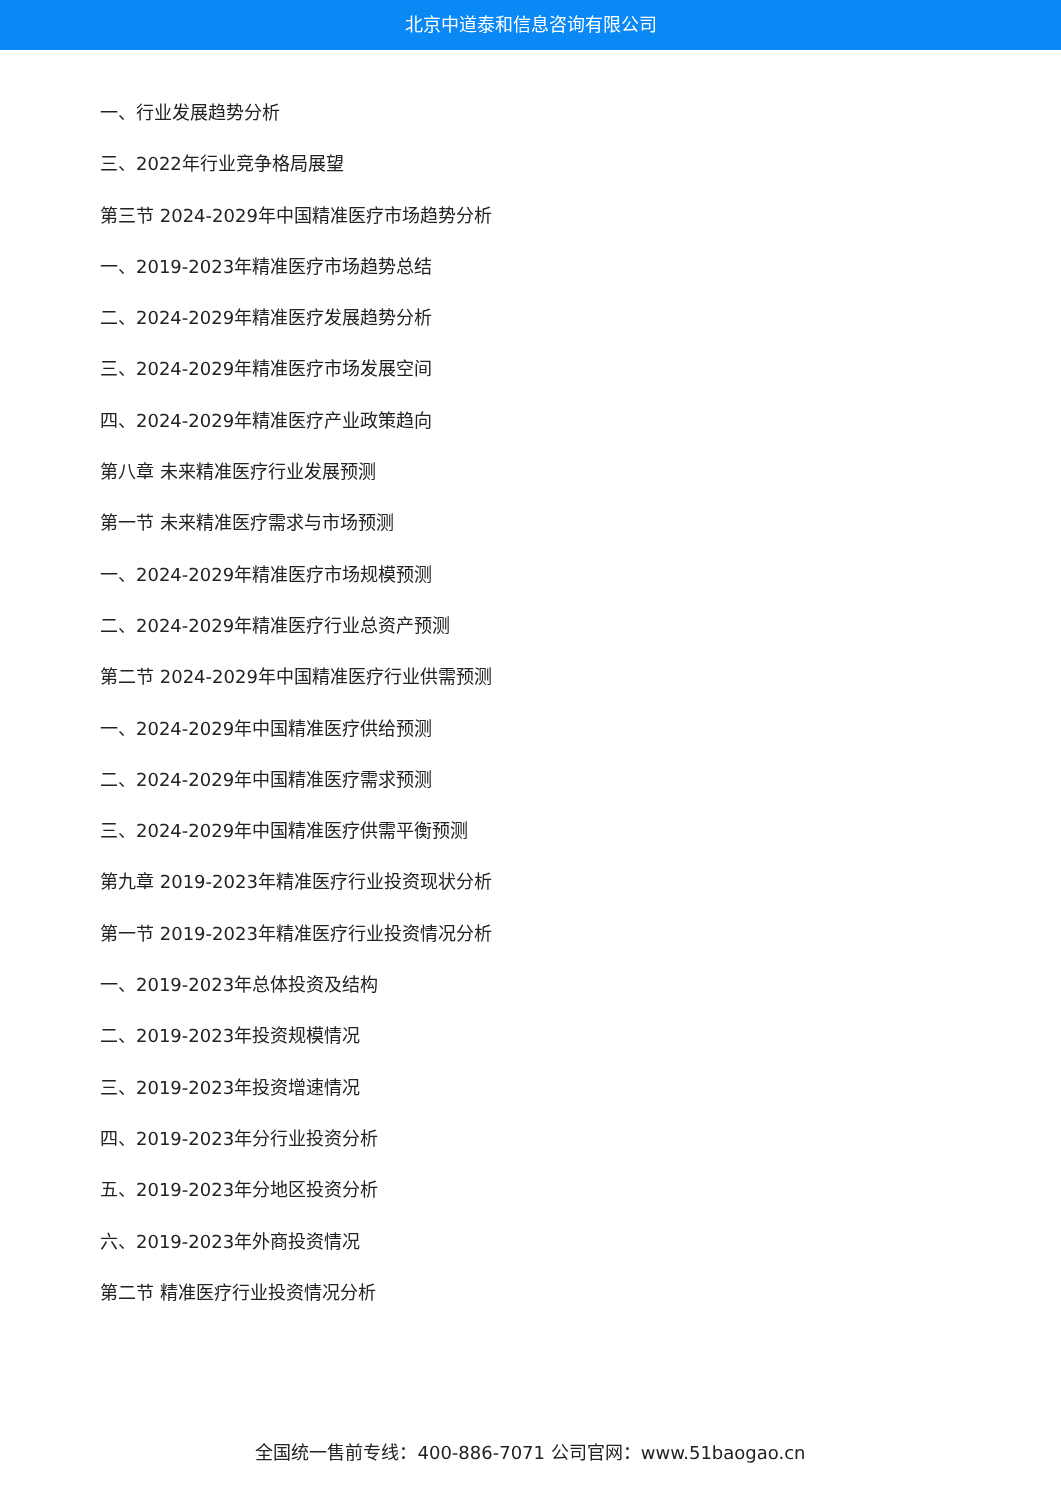北京中道泰和信息咨询有限公司
一、行业发展趋势分析
三、2022年行业竞争格局展望
第三节 2024-2029年中国精准医疗市场趋势分析
一、2019-2023年精准医疗市场趋势总结
二、2024-2029年精准医疗发展趋势分析
三、2024-2029年精准医疗市场发展空间
四、2024-2029年精准医疗产业政策趋向
第八章 未来精准医疗行业发展预测
第一节 未来精准医疗需求与市场预测
一、2024-2029年精准医疗市场规模预测
二、2024-2029年精准医疗行业总资产预测
第二节 2024-2029年中国精准医疗行业供需预测
一、2024-2029年中国精准医疗供给预测
二、2024-2029年中国精准医疗需求预测
三、2024-2029年中国精准医疗供需平衡预测
第九章 2019-2023年精准医疗行业投资现状分析
第一节 2019-2023年精准医疗行业投资情况分析
一、2019-2023年总体投资及结构
二、2019-2023年投资规模情况
三、2019-2023年投资增速情况
四、2019-2023年分行业投资分析
五、2019-2023年分地区投资分析
六、2019-2023年外商投资情况
第二节 精准医疗行业投资情况分析
全国统一售前专线：400-886-7071 公司官网：www.51baogao.cn